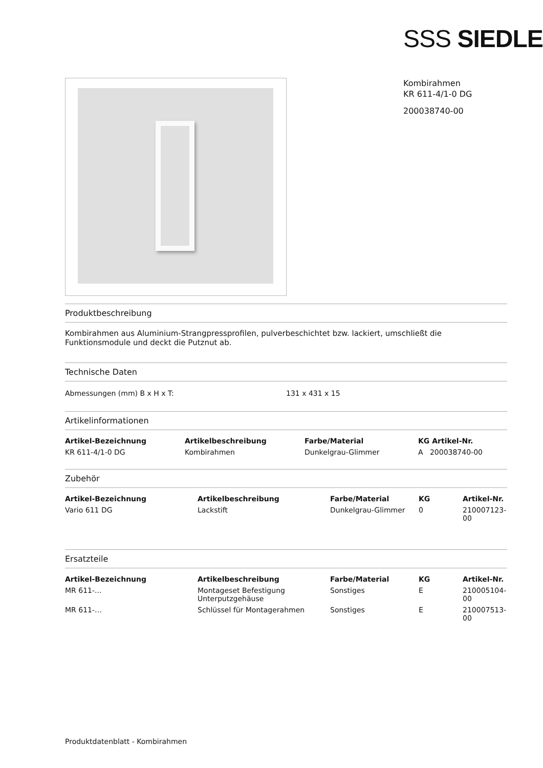SSS SIEDLE
Kombirahmen
KR 611-4/1-0 DG
200038740-00
Produktbeschreibung
Kombirahmen aus Aluminium-Strangpressprofilen, pulverbeschichtet bzw. lackiert, umschließt die Funktionsmodule und deckt die Putznut ab.
Technische Daten
| Abmessungen (mm) B x H x T: | 131 x 431 x 15 |
Artikelinformationen
| Artikel-Bezeichnung | Artikelbeschreibung | Farbe/Material | KG Artikel-Nr. |
| --- | --- | --- | --- |
| KR 611-4/1-0 DG | Kombirahmen | Dunkelgrau-Glimmer | A 200038740-00 |
Zubehör
| Artikel-Bezeichnung | Artikelbeschreibung | Farbe/Material | KG | Artikel-Nr. |
| --- | --- | --- | --- | --- |
| Vario 611 DG | Lackstift | Dunkelgrau-Glimmer | 0 | 210007123-00 |
Ersatzteile
| Artikel-Bezeichnung | Artikelbeschreibung | Farbe/Material | KG | Artikel-Nr. |
| --- | --- | --- | --- | --- |
| MR 611-... | Montageset Befestigung Unterputzgehäuse | Sonstiges | E | 210005104-00 |
| MR 611-… | Schlüssel für Montagerahmen | Sonstiges | E | 210007513-00 |
Produktdatenblatt - Kombirahmen